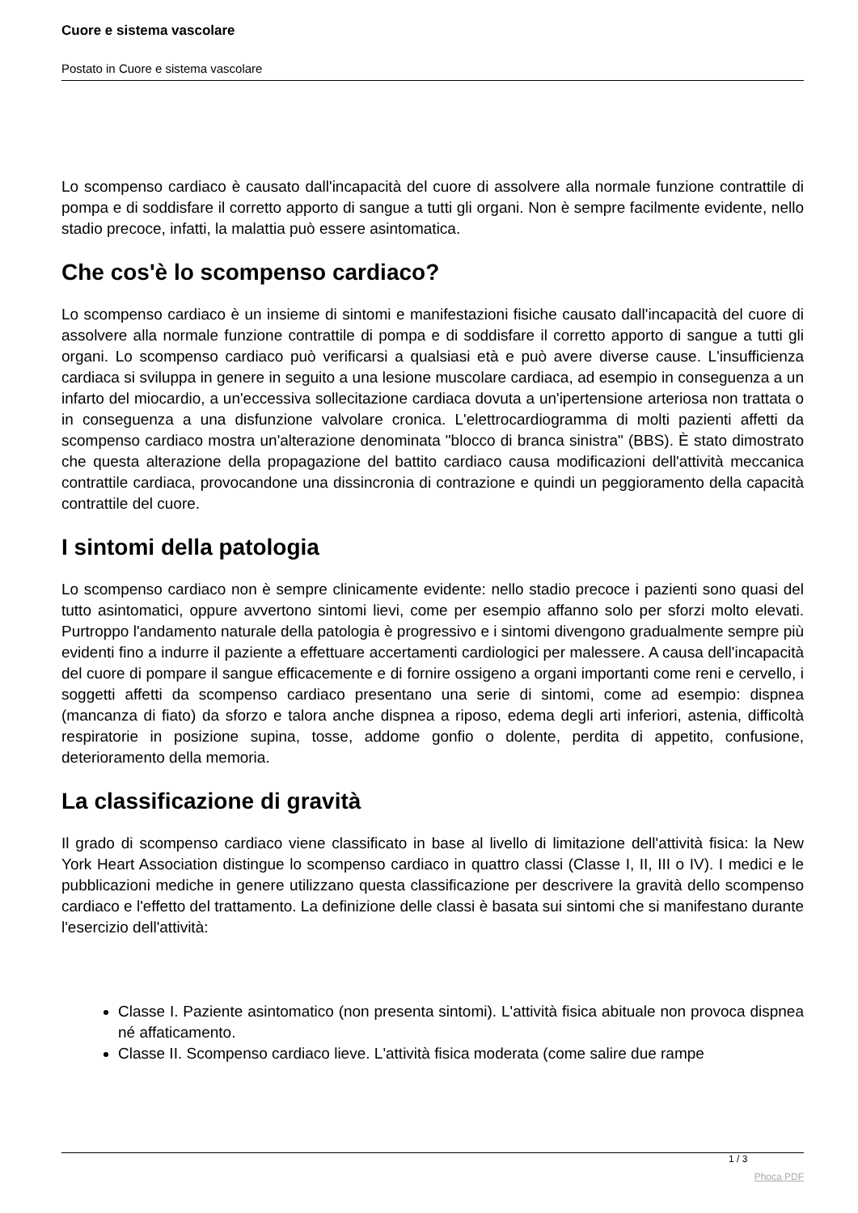Cuore e sistema vascolare
Postato in Cuore e sistema vascolare
Lo scompenso cardiaco è causato dall'incapacità del cuore di assolvere alla normale funzione contrattile di pompa e di soddisfare il corretto apporto di sangue a tutti gli organi. Non è sempre facilmente evidente, nello stadio precoce, infatti, la malattia può essere asintomatica.
Che cos'è lo scompenso cardiaco?
Lo scompenso cardiaco è un insieme di sintomi e manifestazioni fisiche causato dall'incapacità del cuore di assolvere alla normale funzione contrattile di pompa e di soddisfare il corretto apporto di sangue a tutti gli organi. Lo scompenso cardiaco può verificarsi a qualsiasi età e può avere diverse cause. L'insufficienza cardiaca si sviluppa in genere in seguito a una lesione muscolare cardiaca, ad esempio in conseguenza a un infarto del miocardio, a un'eccessiva sollecitazione cardiaca dovuta a un'ipertensione arteriosa non trattata o in conseguenza a una disfunzione valvolare cronica. L'elettrocardiogramma di molti pazienti affetti da scompenso cardiaco mostra un'alterazione denominata "blocco di branca sinistra" (BBS). È stato dimostrato che questa alterazione della propagazione del battito cardiaco causa modificazioni dell'attività meccanica contrattile cardiaca, provocandone una dissincronia di contrazione e quindi un peggioramento della capacità contrattile del cuore.
I sintomi della patologia
Lo scompenso cardiaco non è sempre clinicamente evidente: nello stadio precoce i pazienti sono quasi del tutto asintomatici, oppure avvertono sintomi lievi, come per esempio affanno solo per sforzi molto elevati. Purtroppo l'andamento naturale della patologia è progressivo e i sintomi divengono gradualmente sempre più evidenti fino a indurre il paziente a effettuare accertamenti cardiologici per malessere. A causa dell'incapacità del cuore di pompare il sangue efficacemente e di fornire ossigeno a organi importanti come reni e cervello, i soggetti affetti da scompenso cardiaco presentano una serie di sintomi, come ad esempio: dispnea (mancanza di fiato) da sforzo e talora anche dispnea a riposo, edema degli arti inferiori, astenia, difficoltà respiratorie in posizione supina, tosse, addome gonfio o dolente, perdita di appetito, confusione, deterioramento della memoria.
La classificazione di gravità
Il grado di scompenso cardiaco viene classificato in base al livello di limitazione dell'attività fisica: la New York Heart Association distingue lo scompenso cardiaco in quattro classi (Classe I, II, III o IV). I medici e le pubblicazioni mediche in genere utilizzano questa classificazione per descrivere la gravità dello scompenso cardiaco e l'effetto del trattamento. La definizione delle classi è basata sui sintomi che si manifestano durante l'esercizio dell'attività:
Classe I. Paziente asintomatico (non presenta sintomi). L'attività fisica abituale non provoca dispnea né affaticamento.
Classe II. Scompenso cardiaco lieve. L'attività fisica moderata (come salire due rampe
1 / 3
Phoca PDF